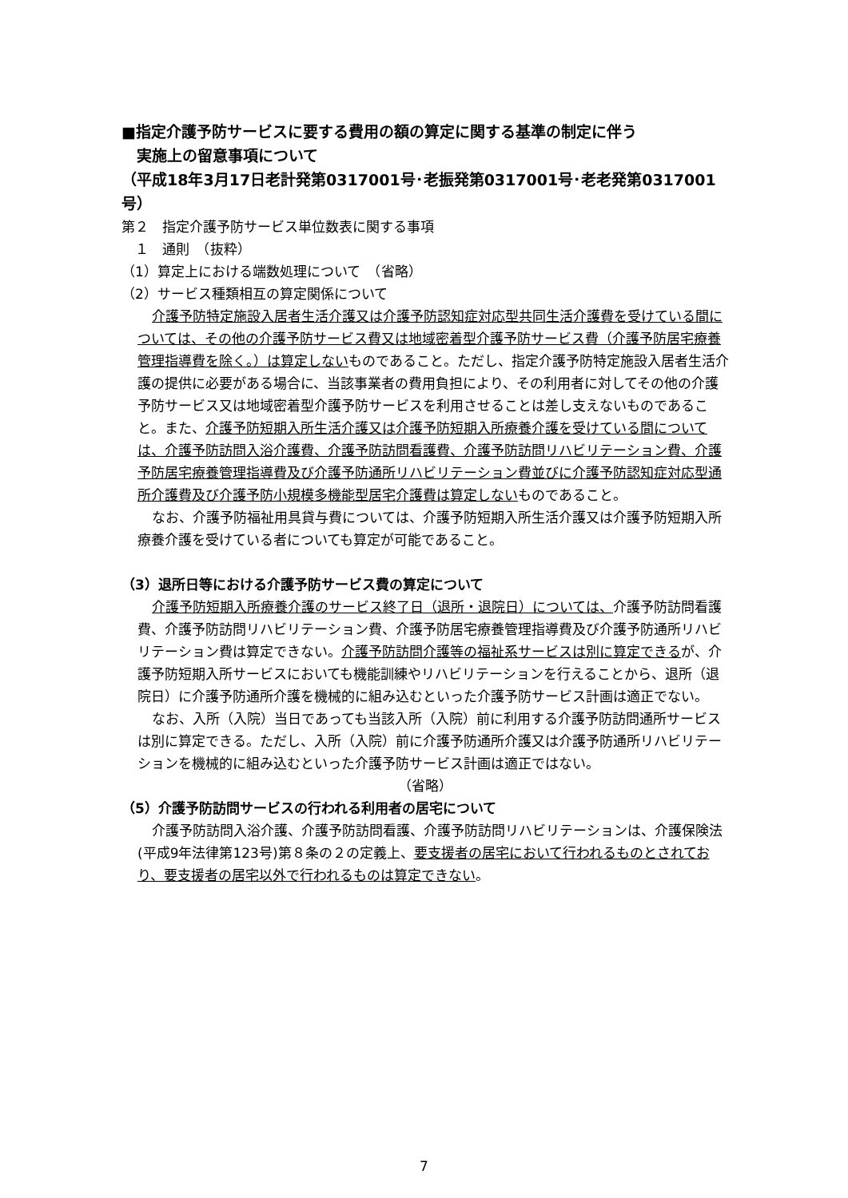■指定介護予防サービスに要する費用の額の算定に関する基準の制定に伴う
　実施上の留意事項について
（平成18年3月17日老計発第0317001号･老振発第0317001号･老老発第0317001号）
第２　指定介護予防サービス単位数表に関する事項
　１　通則　（抜粋）
（1）算定上における端数処理について　（省略）
（2）サービス種類相互の算定関係について
介護予防特定施設入居者生活介護又は介護予防認知症対応型共同生活介護費を受けている間については、その他の介護予防サービス費又は地域密着型介護予防サービス費（介護予防居宅療養管理指導費を除く。）は算定しないものであること。ただし、指定介護予防特定施設入居者生活介護の提供に必要がある場合に、当該事業者の費用負担により、その利用者に対してその他の介護予防サービス又は地域密着型介護予防サービスを利用させることは差し支えないものであること。また、介護予防短期入所生活介護又は介護予防短期入所療養介護を受けている間については、介護予防訪問入浴介護費、介護予防訪問看護費、介護予防訪問リハビリテーション費、介護予防居宅療養管理指導費及び介護予防通所リハビリテーション費並びに介護予防認知症対応型通所介護費及び介護予防小規模多機能型居宅介護費は算定しないものであること。
なお、介護予防福祉用具貸与費については、介護予防短期入所生活介護又は介護予防短期入所療養介護を受けている者についても算定が可能であること。
（3）退所日等における介護予防サービス費の算定について
介護予防短期入所療養介護のサービス終了日（退所・退院日）については、介護予防訪問看護費、介護予防訪問リハビリテーション費、介護予防居宅療養管理指導費及び介護予防通所リハビリテーション費は算定できない。介護予防訪問介護等の福祉系サービスは別に算定できるが、介護予防短期入所サービスにおいても機能訓練やリハビリテーションを行えることから、退所（退院日）に介護予防通所介護を機械的に組み込むといった介護予防サービス計画は適正でない。
なお、入所（入院）当日であっても当該入所（入院）前に利用する介護予防訪問通所サービスは別に算定できる。ただし、入所（入院）前に介護予防通所介護又は介護予防通所リハビリテーションを機械的に組み込むといった介護予防サービス計画は適正ではない。
（省略）
（5）介護予防訪問サービスの行われる利用者の居宅について
介護予防訪問入浴介護、介護予防訪問看護、介護予防訪問リハビリテーションは、介護保険法(平成9年法律第123号)第８条の２の定義上、要支援者の居宅において行われるものとされており、要支援者の居宅以外で行われるものは算定できない。
7